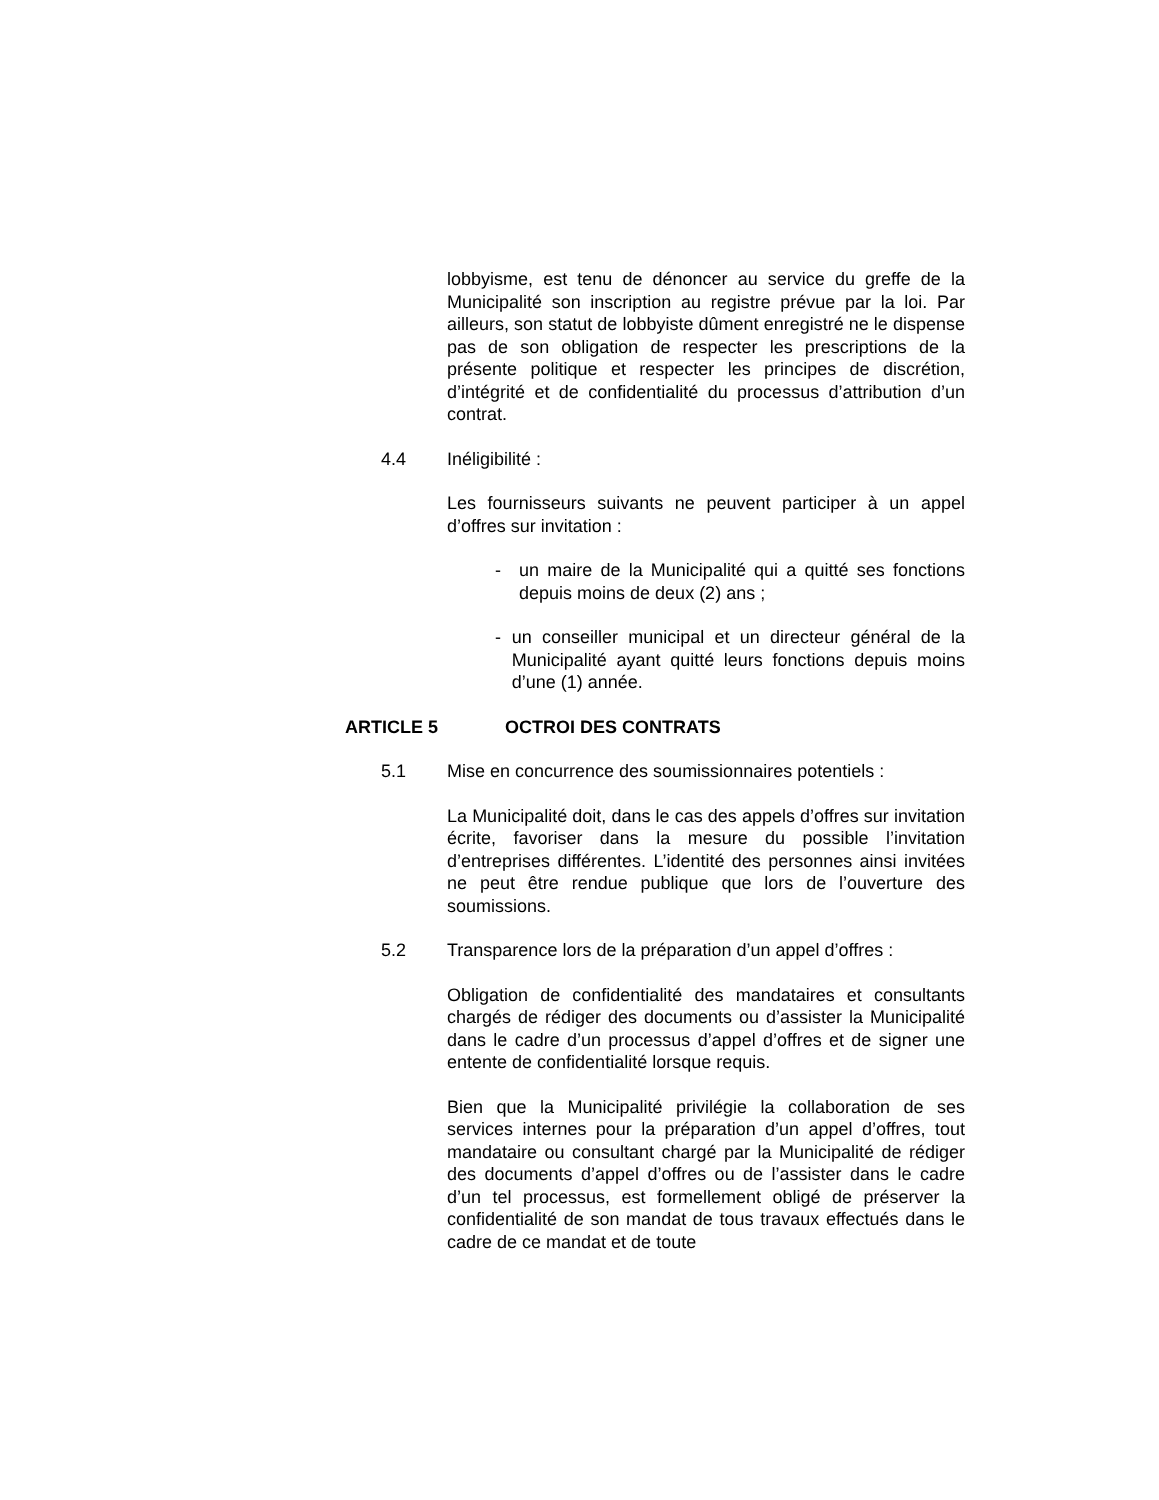lobbyisme, est tenu de dénoncer au service du greffe de la Municipalité son inscription au registre prévue par la loi. Par ailleurs, son statut de lobbyiste dûment enregistré ne le dispense pas de son obligation de respecter les prescriptions de la présente politique et respecter les principes de discrétion, d’intégrité et de confidentialité du processus d’attribution d’un contrat.
4.4 Inéligibilité :
Les fournisseurs suivants ne peuvent participer à un appel d’offres sur invitation :
- un maire de la Municipalité qui a quitté ses fonctions depuis moins de deux (2) ans ;
- un conseiller municipal et un directeur général de la Municipalité ayant quitté leurs fonctions depuis moins d’une (1) année.
ARTICLE 5 OCTROI DES CONTRATS
5.1 Mise en concurrence des soumissionnaires potentiels :
La Municipalité doit, dans le cas des appels d’offres sur invitation écrite, favoriser dans la mesure du possible l’invitation d’entreprises différentes. L’identité des personnes ainsi invitées ne peut être rendue publique que lors de l’ouverture des soumissions.
5.2 Transparence lors de la préparation d’un appel d’offres :
Obligation de confidentialité des mandataires et consultants chargés de rédiger des documents ou d’assister la Municipalité dans le cadre d’un processus d’appel d’offres et de signer une entente de confidentialité lorsque requis.
Bien que la Municipalité privilégie la collaboration de ses services internes pour la préparation d’un appel d’offres, tout mandataire ou consultant chargé par la Municipalité de rédiger des documents d’appel d’offres ou de l’assister dans le cadre d’un tel processus, est formellement obligé de préserver la confidentialité de son mandat de tous travaux effectués dans le cadre de ce mandat et de toute